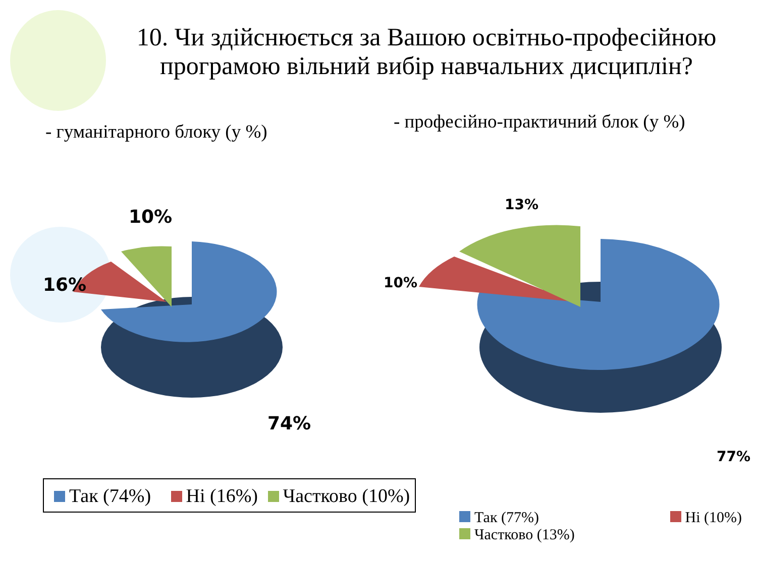10. Чи здійснюється за Вашою освітньо-професійною програмою вільний вибір навчальних дисциплін?
- гуманітарного блоку (у %)
10%
16%
74%
Так (74%) Ні (16%) Частково (10%)
- професійно-практичний блок (у %)
13%
10%
77%
Так (77%) Ні (10%)
Частково (13%)